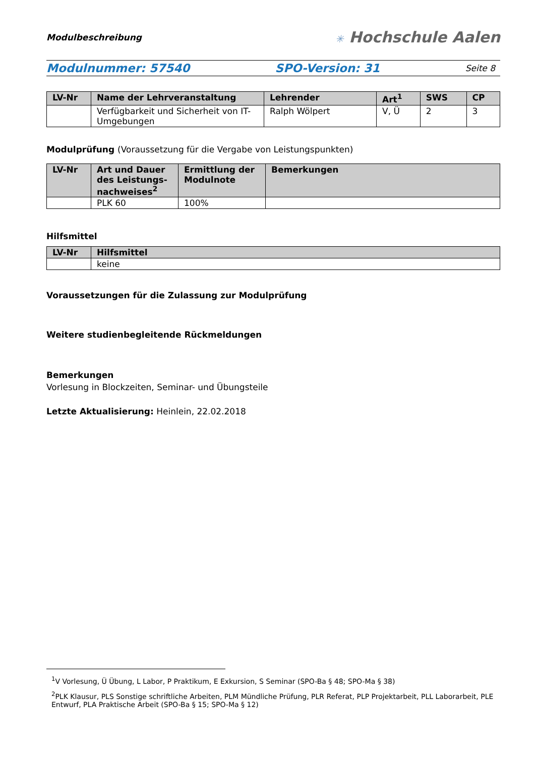Modulbeschreibung
✳ Hochschule Aalen
Modulnummer: 57540 SPO-Version: 31 Seite 8
| LV-Nr | Name der Lehrveranstaltung | Lehrender | Art<sup>1</sup> | SWS | CP |
| --- | --- | --- | --- | --- | --- |
| | Verfügbarkeit und Sicherheit von IT-Umgebungen | Ralph Wölpert | V, Ü | 2 | 3 |
Modulprüfung (Voraussetzung für die Vergabe von Leistungspunkten)
| LV-Nr | Art und Dauer des Leistungs-nachweises<sup>2</sup> | Ermittlung der Modulnote | Bemerkungen |
| --- | --- | --- | --- |
| | PLK 60 | 100% | |
Hilfsmittel
| LV-Nr | Hilfsmittel |
| --- | --- |
| | keine |
Voraussetzungen für die Zulassung zur Modulprüfung
Weitere studienbegleitende Rückmeldungen
Bemerkungen
Vorlesung in Blockzeiten, Seminar- und Übungsteile
Letzte Aktualisierung: Heinlein, 22.02.2018
<sup>1</sup> V Vorlesung, Ü Übung, L Labor, P Praktikum, E Exkursion, S Seminar (SPO-Ba § 48; SPO-Ma § 38)
<sup>2</sup> PLK Klausur, PLS Sonstige schriftliche Arbeiten, PLM Mündliche Prüfung, PLR Referat, PLP Projektarbeit, PLL Laborarbeit, PLE Entwurf, PLA Praktische Arbeit (SPO-Ba § 15; SPO-Ma § 12)